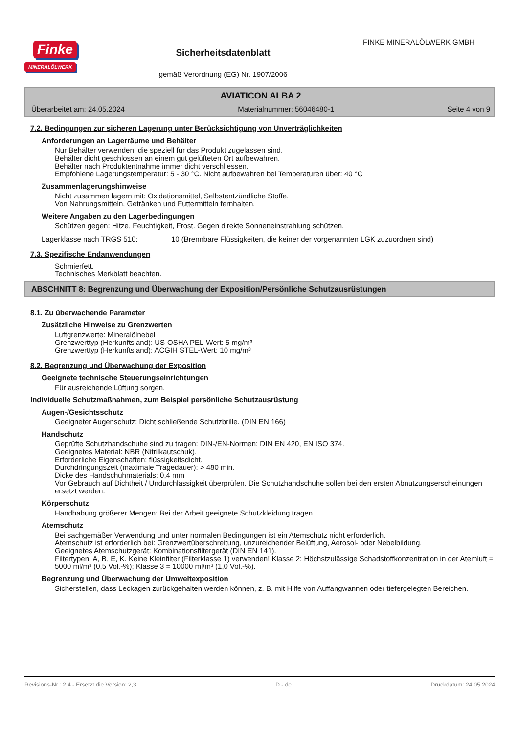Finke
MINERALÖLWERK
Sicherheitsdatenblatt
gemäß Verordnung (EG) Nr. 1907/2006
FINKE MINERALÖLWERK GMBH
AVIATICON ALBA 2
Überarbeitet am: 24.05.2024 Materialnummer: 56046480-1 Seite 4 von 9
7.2. Bedingungen zur sicheren Lagerung unter Berücksichtigung von Unverträglichkeiten
Anforderungen an Lagerräume und Behälter
Nur Behälter verwenden, die speziell für das Produkt zugelassen sind.
Behälter dicht geschlossen an einem gut gelüfteten Ort aufbewahren.
Behälter nach Produktentnahme immer dicht verschliessen.
Empfohlene Lagerungstemperatur: 5 - 30 °C. Nicht aufbewahren bei Temperaturen über: 40 °C
Zusammenlagerungshinweise
Nicht zusammen lagern mit: Oxidationsmittel, Selbstentzündliche Stoffe.
Von Nahrungsmitteln, Getränken und Futtermitteln fernhalten.
Weitere Angaben zu den Lagerbedingungen
Schützen gegen: Hitze, Feuchtigkeit, Frost. Gegen direkte Sonneneinstrahlung schützen.
Lagerklasse nach TRGS 510: 10 (Brennbare Flüssigkeiten, die keiner der vorgenannten LGK zuzuordnen sind)
7.3. Spezifische Endanwendungen
Schmierfett.
Technisches Merkblatt beachten.
ABSCHNITT 8: Begrenzung und Überwachung der Exposition/Persönliche Schutzausrüstungen
8.1. Zu überwachende Parameter
Zusätzliche Hinweise zu Grenzwerten
Luftgrenzwerte: Mineralölnebel
Grenzwerttyp (Herkunftsland): US-OSHA PEL-Wert: 5 mg/m³
Grenzwerttyp (Herkunftsland): ACGIH STEL-Wert: 10 mg/m³
8.2. Begrenzung und Überwachung der Exposition
Geeignete technische Steuerungseinrichtungen
Für ausreichende Lüftung sorgen.
Individuelle Schutzmaßnahmen, zum Beispiel persönliche Schutzausrüstung
Augen-/Gesichtsschutz
Geeigneter Augenschutz: Dicht schließende Schutzbrille. (DIN EN 166)
Handschutz
Geprüfte Schutzhandschuhe sind zu tragen: DIN-/EN-Normen: DIN EN 420, EN ISO 374.
Geeignetes Material: NBR (Nitrilkautschuk).
Erforderliche Eigenschaften: flüssigkeitsdicht.
Durchdringungszeit (maximale Tragedauer): > 480 min.
Dicke des Handschuhmaterials: 0,4 mm
Vor Gebrauch auf Dichtheit / Undurchlässigkeit überprüfen. Die Schutzhandschuhe sollen bei den ersten Abnutzungserscheinungen ersetzt werden.
Körperschutz
Handhabung größerer Mengen: Bei der Arbeit geeignete Schutzkleidung tragen.
Atemschutz
Bei sachgemäßer Verwendung und unter normalen Bedingungen ist ein Atemschutz nicht erforderlich.
Atemschutz ist erforderlich bei: Grenzwertüberschreitung, unzureichender Belüftung, Aerosol- oder Nebelbildung.
Geeignetes Atemschutzgerät: Kombinationsfiltergerät (DIN EN 141).
Filtertypen: A, B, E, K. Keine Kleinfilter (Filterklasse 1) verwenden! Klasse 2: Höchstzulässige Schadstoffkonzentration in der Atemluft = 5000 ml/m³ (0,5 Vol.-%); Klasse 3 = 10000 ml/m³ (1,0 Vol.-%).
Begrenzung und Überwachung der Umweltexposition
Sicherstellen, dass Leckagen zurückgehalten werden können, z. B. mit Hilfe von Auffangwannen oder tiefergelegten Bereichen.
Revisions-Nr.: 2,4 - Ersetzt die Version: 2,3 D - de Druckdatum: 24.05.2024